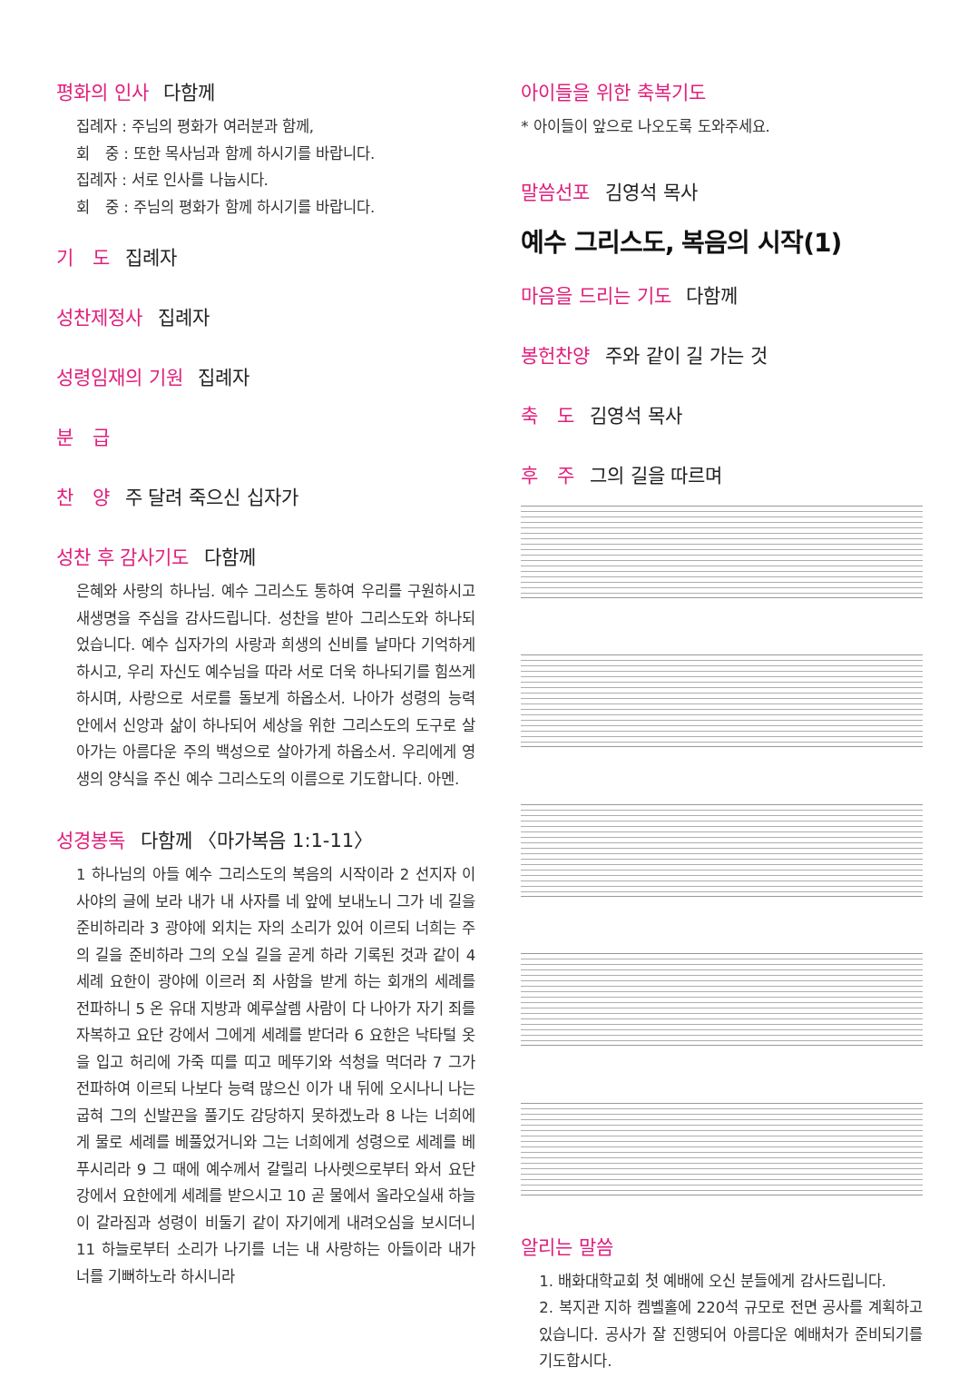평화의 인사 다함께
집례자 : 주님의 평화가 여러분과 함께,
회　중 : 또한 목사님과 함께 하시기를 바랍니다.
집례자 : 서로 인사를 나눕시다.
회　중 : 주님의 평화가 함께 하시기를 바랍니다.
기　도 집례자
성찬제정사 집례자
성령임재의 기원 집례자
분　급
찬　양 주 달려 죽으신 십자가
성찬 후 감사기도 다함께
은혜와 사랑의 하나님. 예수 그리스도 통하여 우리를 구원하시고 새생명을 주심을 감사드립니다. 성찬을 받아 그리스도와 하나되었습니다. 예수 십자가의 사랑과 희생의 신비를 날마다 기억하게 하시고, 우리 자신도 예수님을 따라 서로 더욱 하나되기를 힘쓰게 하시며, 사랑으로 서로를 돌보게 하옵소서. 나아가 성령의 능력 안에서 신앙과 삶이 하나되어 세상을 위한 그리스도의 도구로 살아가는 아름다운 주의 백성으로 살아가게 하옵소서. 우리에게 영생의 양식을 주신 예수 그리스도의 이름으로 기도합니다. 아멘.
성경봉독 다함께 〈마가복음 1:1-11〉
1 하나님의 아들 예수 그리스도의 복음의 시작이라 2 선지자 이사야의 글에 보라 내가 내 사자를 네 앞에 보내노니 그가 네 길을 준비하리라 3 광야에 외치는 자의 소리가 있어 이르되 너희는 주의 길을 준비하라 그의 오실 길을 곧게 하라 기록된 것과 같이 4 세례 요한이 광야에 이르러 죄 사함을 받게 하는 회개의 세례를 전파하니 5 온 유대 지방과 예루살렘 사람이 다 나아가 자기 죄를 자복하고 요단 강에서 그에게 세례를 받더라 6 요한은 낙타털 옷을 입고 허리에 가죽 띠를 띠고 메뚜기와 석청을 먹더라 7 그가 전파하여 이르되 나보다 능력 많으신 이가 내 뒤에 오시나니 나는 굽혀 그의 신발끈을 풀기도 감당하지 못하겠노라 8 나는 너희에게 물로 세례를 베풀었거니와 그는 너희에게 성령으로 세례를 베푸시리라 9 그 때에 예수께서 갈릴리 나사렛으로부터 와서 요단 강에서 요한에게 세례를 받으시고 10 곧 물에서 올라오실새 하늘이 갈라짐과 성령이 비둘기 같이 자기에게 내려오심을 보시더니 11 하늘로부터 소리가 나기를 너는 내 사랑하는 아들이라 내가 너를 기뻐하노라 하시니라
아이들을 위한 축복기도
* 아이들이 앞으로 나오도록 도와주세요.
말씀선포 김영석 목사
예수 그리스도, 복음의 시작(1)
마음을 드리는 기도 다함께
봉헌찬양 주와 같이 길 가는 것
축　도 김영석 목사
후　주 그의 길을 따르며
알리는 말씀
1. 배화대학교회 첫 예배에 오신 분들에게 감사드립니다.
2. 복지관 지하 켐벨홀에 220석 규모로 전면 공사를 계획하고 있습니다. 공사가 잘 진행되어 아름다운 예배처가 준비되기를 기도합시다.